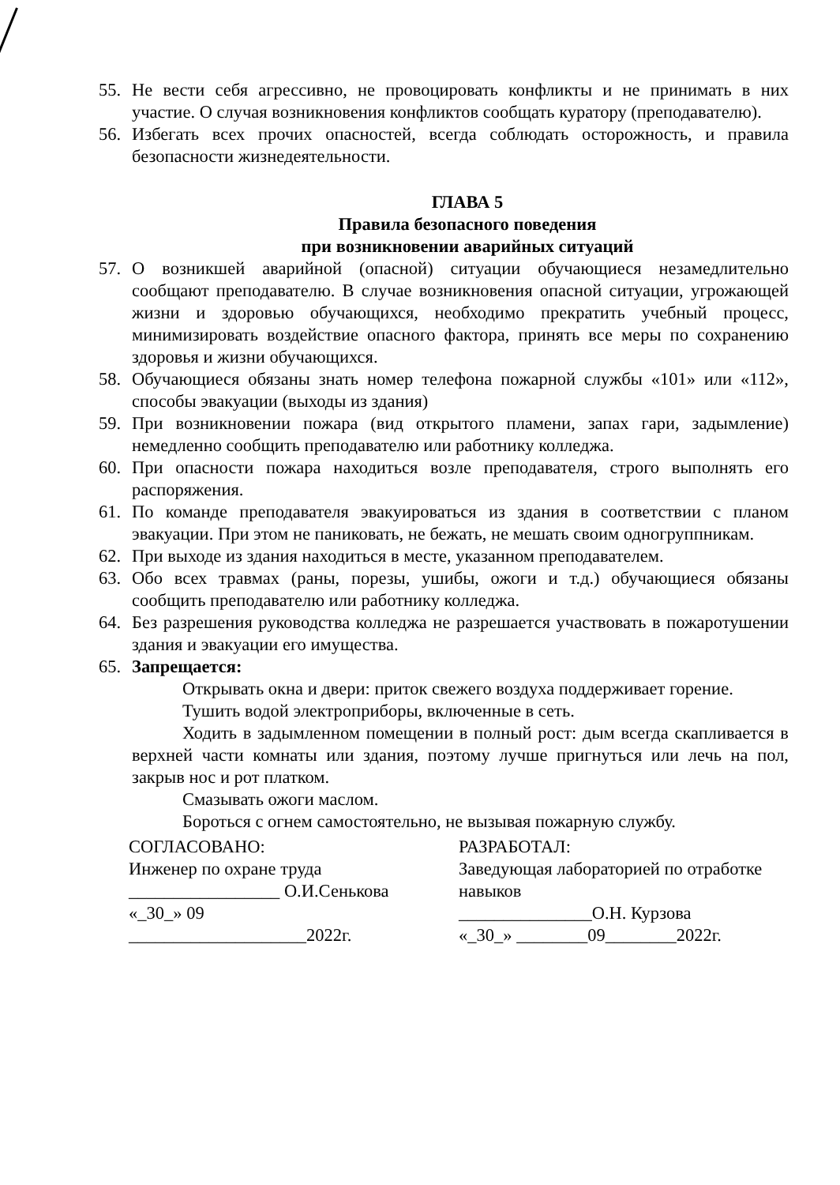55. Не вести себя агрессивно, не провоцировать конфликты и не принимать в них участие. О случая возникновения конфликтов сообщать куратору (преподавателю).
56. Избегать всех прочих опасностей, всегда соблюдать осторожность, и правила безопасности жизнедеятельности.
ГЛАВА 5
Правила безопасного поведения
при возникновении аварийных ситуаций
57. О возникшей аварийной (опасной) ситуации обучающиеся незамедлительно сообщают преподавателю. В случае возникновения опасной ситуации, угрожающей жизни и здоровью обучающихся, необходимо прекратить учебный процесс, минимизировать воздействие опасного фактора, принять все меры по сохранению здоровья и жизни обучающихся.
58. Обучающиеся обязаны знать номер телефона пожарной службы «101» или «112», способы эвакуации (выходы из здания)
59. При возникновении пожара (вид открытого пламени, запах гари, задымление) немедленно сообщить преподавателю или работнику колледжа.
60. При опасности пожара находиться возле преподавателя, строго выполнять его распоряжения.
61. По команде преподавателя эвакуироваться из здания в соответствии с планом эвакуации. При этом не паниковать, не бежать, не мешать своим одногруппникам.
62. При выходе из здания находиться в месте, указанном преподавателем.
63. Обо всех травмах (раны, порезы, ушибы, ожоги и т.д.) обучающиеся обязаны сообщить преподавателю или работнику колледжа.
64. Без разрешения руководства колледжа не разрешается участвовать в пожаротушении здания и эвакуации его имущества.
65. Запрещается:
Открывать окна и двери: приток свежего воздуха поддерживает горение.
Тушить водой электроприборы, включенные в сеть.
Ходить в задымленном помещении в полный рост: дым всегда скапливается в верхней части комнаты или здания, поэтому лучше пригнуться или лечь на пол, закрыв нос и рот платком.
Смазывать ожоги маслом.
Бороться с огнем самостоятельно, не вызывая пожарную службу.
СОГЛАСОВАНО:
Инженер по охране труда
_________________ О.И.Сенькова
«_30_» 09
____________________2022г.
РАЗРАБОТАЛ:
Заведующая лабораторией по отработке навыков
_______________О.Н. Курзова
«_30_» ________09________2022г.